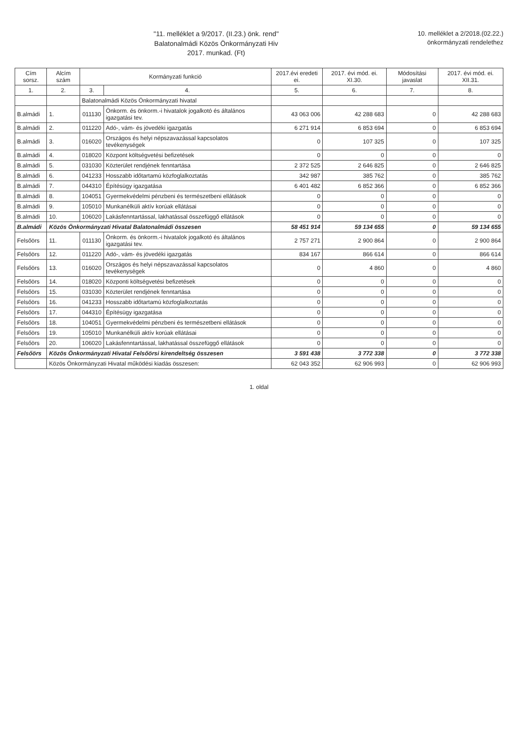"11. melléklet a 9/2017. (II.23.) önk. rend"
Balatonalmádi Közös Önkormányzati Hiv
2017. munkad. (Ft)
10. melléklet a 2/2018.(02.22.)
önkormányzati rendelethez
| Cím sorsz. | Alcím szám | Kormányzati funkció | | 2017.évi eredeti ei. | 2017. évi mód. ei. XI.30. | Módosítási javaslat | 2017. évi mód. ei. XII.31. |
| --- | --- | --- | --- | --- | --- | --- | --- |
| 1. | 2. | 3. | 4. | 5. | 6. | 7. | 8. |
| | | Balatonalmádi Közös Önkormányzati hivatal | | | | | |
| B.almádi | 1. | 011130 | Önkorm. és önkorm.-i hivatalok jogalkotó és általános igazgatási tev. | 43 063 006 | 42 288 683 | 0 | 42 288 683 |
| B.almádi | 2. | 011220 | Adó-, vám- és jövedéki igazgatás | 6 271 914 | 6 853 694 | 0 | 6 853 694 |
| B.almádi | 3. | 016020 | Országos és helyi népszavazással kapcsolatos tevékenységek | 0 | 107 325 | 0 | 107 325 |
| B.almádi | 4. | 018020 | Központ költségvetési befizetések | 0 | 0 | 0 | 0 |
| B.almádi | 5. | 031030 | Közterület rendjének fenntartása | 2 372 525 | 2 646 825 | 0 | 2 646 825 |
| B.almádi | 6. | 041233 | Hosszabb időtartamú közfoglalkoztatás | 342 987 | 385 762 | 0 | 385 762 |
| B.almádi | 7. | 044310 | Építésügy igazgatása | 6 401 482 | 6 852 366 | 0 | 6 852 366 |
| B.almádi | 8. | 104051 | Gyermekvédelmi pénzbeni és természetbeni ellátások | 0 | 0 | 0 | 0 |
| B.almádi | 9. | 105010 | Munkanélküli aktív korúak ellátásai | 0 | 0 | 0 | 0 |
| B.almádi | 10. | 106020 | Lakásfenntartással, lakhatással összefüggő ellátások | 0 | 0 | 0 | 0 |
| B.almádi | Közös Önkormányzati Hivatal Balatonalmádi összesen | | | 58 451 914 | 59 134 655 | 0 | 59 134 655 |
| Felsőörs | 11. | 011130 | Önkorm. és önkorm.-i hivatalok jogalkotó és általános igazgatási tev. | 2 757 271 | 2 900 864 | 0 | 2 900 864 |
| Felsőörs | 12. | 011220 | Adó-, vám- és jövedéki igazgatás | 834 167 | 866 614 | 0 | 866 614 |
| Felsőörs | 13. | 016020 | Országos és helyi népszavazással kapcsolatos tevékenységek | 0 | 4 860 | 0 | 4 860 |
| Felsőörs | 14. | 018020 | Központi költségvetési befizetések | 0 | 0 | 0 | 0 |
| Felsőörs | 15. | 031030 | Közterület rendjének fenntartása | 0 | 0 | 0 | 0 |
| Felsőörs | 16. | 041233 | Hosszabb időtartamú közfoglalkoztatás | 0 | 0 | 0 | 0 |
| Felsőörs | 17. | 044310 | Építésügy igazgatása | 0 | 0 | 0 | 0 |
| Felsőörs | 18. | 104051 | Gyermekvédelmi pénzbeni és természetbeni ellátások | 0 | 0 | 0 | 0 |
| Felsőörs | 19. | 105010 | Munkanélküli aktív korúak ellátásai | 0 | 0 | 0 | 0 |
| Felsőörs | 20. | 106020 | Lakásfenntartással, lakhatással összefüggő ellátások | 0 | 0 | 0 | 0 |
| Felsőörs | Közös Önkormányzati Hivatal Felsőörsi kirendeltség összesen | | | 3 591 438 | 3 772 338 | 0 | 3 772 338 |
| | Közös Önkormányzati Hivatal működési kiadás összesen: | | | 62 043 352 | 62 906 993 | 0 | 62 906 993 |
1. oldal